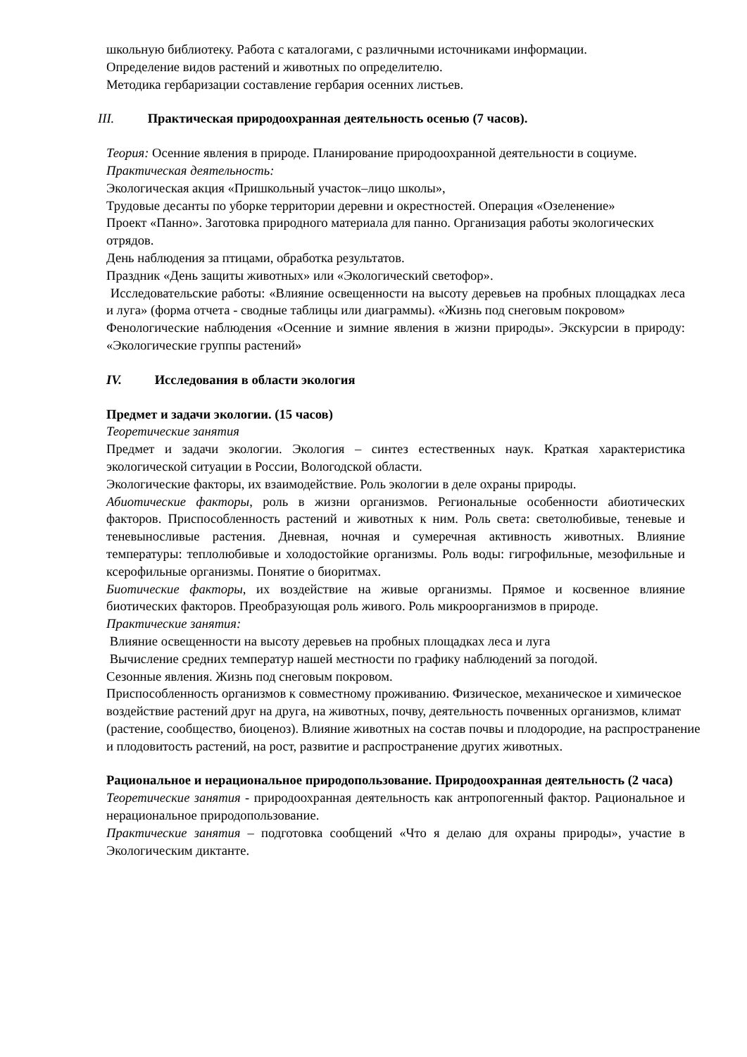школьную библиотеку. Работа с каталогами, с различными источниками информации.
Определение видов растений и животных по определителю.
Методика гербаризации составление гербария осенних листьев.
III. Практическая природоохранная деятельность осенью (7 часов).
Теория: Осенние явления в природе. Планирование природоохранной деятельности в социуме.
Практическая деятельность:
Экологическая акция «Пришкольный участок–лицо школы»,
Трудовые десанты по уборке территории деревни и окрестностей. Операция «Озеленение»
Проект «Панно». Заготовка природного материала для панно. Организация работы экологических отрядов.
День наблюдения за птицами, обработка результатов.
Праздник «День защиты животных» или «Экологический светофор».
Исследовательские работы: «Влияние освещенности на высоту деревьев на пробных площадках леса и луга» (форма отчета - сводные таблицы или диаграммы). «Жизнь под снеговым покровом»
Фенологические наблюдения «Осенние и зимние явления в жизни природы». Экскурсии в природу: «Экологические группы растений»
IV. Исследования в области экология
Предмет и задачи экологии. (15 часов)
Теоретические занятия
Предмет и задачи экологии. Экология – синтез естественных наук. Краткая характеристика экологической ситуации в России, Вологодской области.
Экологические факторы, их взаимодействие. Роль экологии в деле охраны природы.
Абиотические факторы, роль в жизни организмов. Региональные особенности абиотических факторов. Приспособленность растений и животных к ним. Роль света: светолюбивые, теневые и теневыносливые растения. Дневная, ночная и сумеречная активность животных. Влияние температуры: теплолюбивые и холодостойкие организмы. Роль воды: гигрофильные, мезофильные и ксерофильные организмы. Понятие о биоритмах.
Биотические факторы, их воздействие на живые организмы. Прямое и косвенное влияние биотических факторов. Преобразующая роль живого. Роль микроорганизмов в природе.
Практические занятия:
Влияние освещенности на высоту деревьев на пробных площадках леса и луга
Вычисление средних температур нашей местности по графику наблюдений за погодой.
Сезонные явления. Жизнь под снеговым покровом.
Приспособленность организмов к совместному проживанию. Физическое, механическое и химическое воздействие растений друг на друга, на животных, почву, деятельность почвенных организмов, климат (растение, сообщество, биоценоз). Влияние животных на состав почвы и плодородие, на распространение и плодовитость растений, на рост, развитие и распространение других животных.
Рациональное и нерациональное природопользование. Природоохранная деятельность (2 часа)
Теоретические занятия - природоохранная деятельность как антропогенный фактор. Рациональное и нерациональное природопользование.
Практические занятия – подготовка сообщений «Что я делаю для охраны природы», участие в Экологическим диктанте.